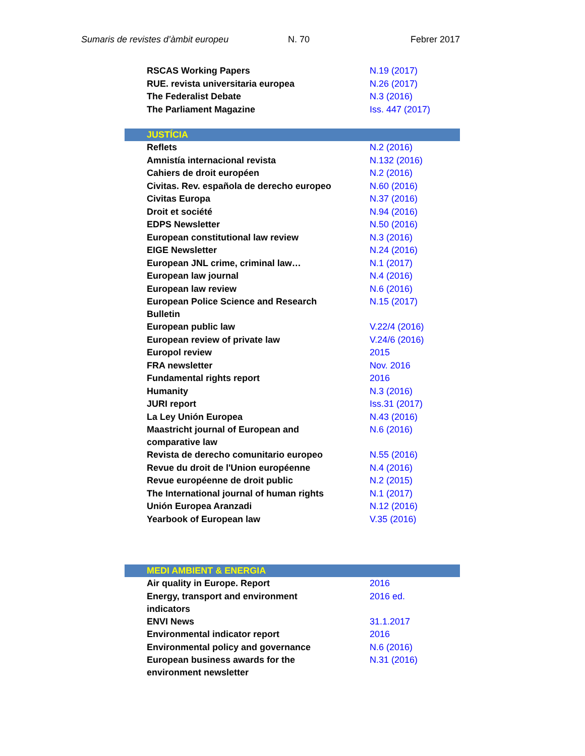Sumaris de revistes d’àmbit europeu N. 70 Febrer 2017
| RSCAS Working Papers | N.19 (2017) |
| RUE. revista universitaria europea | N.26 (2017) |
| The Federalist Debate | N.3 (2016) |
| The Parliament Magazine | Iss. 447 (2017) |
| JUSTÍCIA | |
| Reflets | N.2 (2016) |
| Amnistía internacional revista | N.132 (2016) |
| Cahiers de droit européen | N.2 (2016) |
| Civitas. Rev. española de derecho europeo | N.60 (2016) |
| Civitas Europa | N.37 (2016) |
| Droit et société | N.94 (2016) |
| EDPS Newsletter | N.50 (2016) |
| European constitutional law review | N.3 (2016) |
| EIGE Newsletter | N.24 (2016) |
| European JNL crime, criminal law… | N.1 (2017) |
| European law journal | N.4 (2016) |
| European law review | N.6 (2016) |
| European Police Science and Research Bulletin | N.15 (2017) |
| European public law | V.22/4 (2016) |
| European review of private law | V.24/6 (2016) |
| Europol review | 2015 |
| FRA newsletter | Nov. 2016 |
| Fundamental rights report | 2016 |
| Humanity | N.3 (2016) |
| JURI report | Iss.31 (2017) |
| La Ley Unión Europea | N.43 (2016) |
| Maastricht journal of European and comparative law | N.6 (2016) |
| Revista de derecho comunitario europeo | N.55 (2016) |
| Revue du droit de l'Union européenne | N.4 (2016) |
| Revue européenne de droit public | N.2 (2015) |
| The International journal of human rights | N.1 (2017) |
| Unión Europea Aranzadi | N.12 (2016) |
| Yearbook of European law | V.35 (2016) |
| MEDI AMBIENT & ENERGIA | |
| Air quality in Europe. Report | 2016 |
| Energy, transport and environment indicators | 2016 ed. |
| ENVI News | 31.1.2017 |
| Environmental indicator report | 2016 |
| Environmental policy and governance | N.6 (2016) |
| European business awards for the environment newsletter | N.31 (2016) |